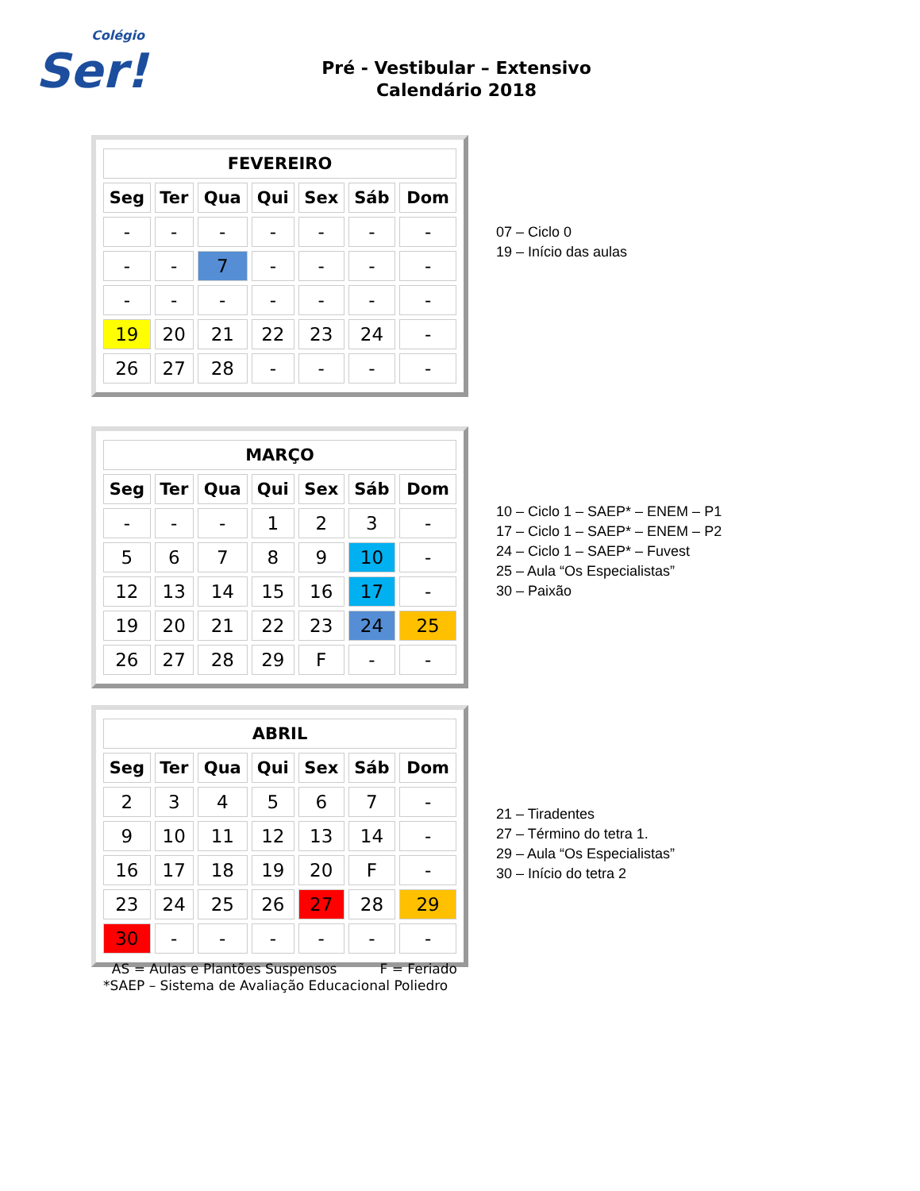Colégio
Ser!
Pré - Vestibular – Extensivo
Calendário 2018
| FEVEREIRO | | | | | | |
| --- | --- | --- | --- | --- | --- | --- |
| Seg | Ter | Qua | Qui | Sex | Sáb | Dom |
| - | - | - | - | - | - | - |
| - | - | 7 | - | - | - | - |
| - | - | - | - | - | - | - |
| 19 | 20 | 21 | 22 | 23 | 24 | - |
| 26 | 27 | 28 | - | - | - | - |
07 – Ciclo 0
19 – Início das aulas
| MARÇO | | | | | | |
| --- | --- | --- | --- | --- | --- | --- |
| Seg | Ter | Qua | Qui | Sex | Sáb | Dom |
| - | - | - | 1 | 2 | 3 | - |
| 5 | 6 | 7 | 8 | 9 | 10 | - |
| 12 | 13 | 14 | 15 | 16 | 17 | - |
| 19 | 20 | 21 | 22 | 23 | 24 | 25 |
| 26 | 27 | 28 | 29 | F | - | - |
10 – Ciclo 1 – SAEP* – ENEM – P1
17 – Ciclo 1 – SAEP* – ENEM – P2
24 – Ciclo 1 – SAEP* – Fuvest
25 – Aula “Os Especialistas”
30 – Paixão
| ABRIL | | | | | | |
| --- | --- | --- | --- | --- | --- | --- |
| Seg | Ter | Qua | Qui | Sex | Sáb | Dom |
| 2 | 3 | 4 | 5 | 6 | 7 | - |
| 9 | 10 | 11 | 12 | 13 | 14 | - |
| 16 | 17 | 18 | 19 | 20 | F | - |
| 23 | 24 | 25 | 26 | 27 | 28 | 29 |
| 30 | - | - | - | - | - | - |
21 – Tiradentes
27 – Término do tetra 1.
29 – Aula “Os Especialistas”
30 – Início do tetra 2
AS = Aulas e Plantões Suspensos F = Feriado
*SAEP – Sistema de Avaliação Educacional Poliedro